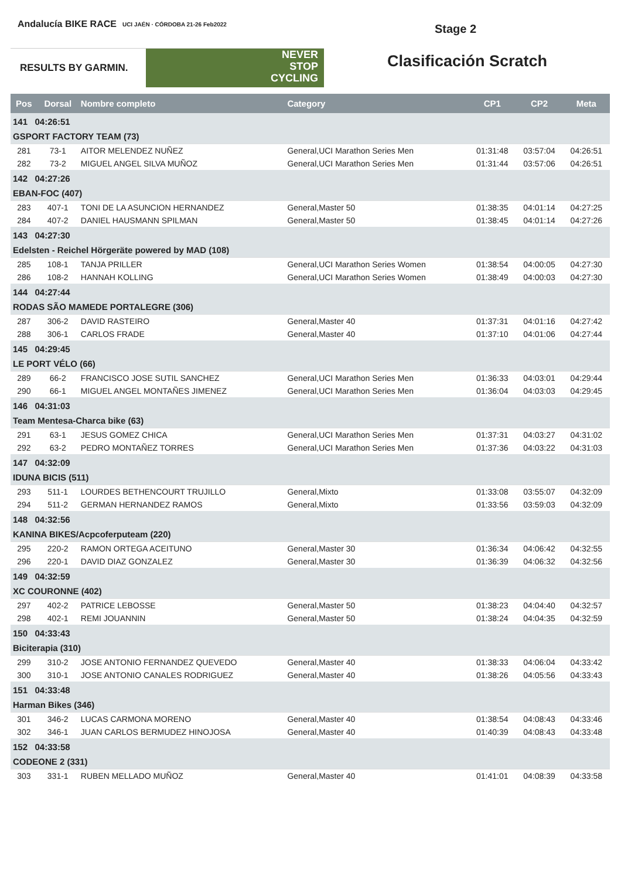Andalucía BIKE RACE UCI JAÉN · CÓRDOBA 21-26 Feb2022
RESULTS BY GARMIN.
NEVER
STOP
CYCLING
Stage 2
Clasificación Scratch
| Pos | Dorsal | Nombre completo | Category | CP1 | CP2 | Meta |
| --- | --- | --- | --- | --- | --- | --- |
| 141 04:26:51 GSPORT FACTORY TEAM (73) | | | | | | |
| 281 | 73-1 | AITOR MELENDEZ NUÑEZ | General,UCI Marathon Series Men | 01:31:48 | 03:57:04 | 04:26:51 |
| 282 | 73-2 | MIGUEL ANGEL SILVA MUÑOZ | General,UCI Marathon Series Men | 01:31:44 | 03:57:06 | 04:26:51 |
| 142 04:27:26 EBAN-FOC (407) | | | | | | |
| 283 | 407-1 | TONI DE LA ASUNCION HERNANDEZ | General,Master 50 | 01:38:35 | 04:01:14 | 04:27:25 |
| 284 | 407-2 | DANIEL HAUSMANN SPILMAN | General,Master 50 | 01:38:45 | 04:01:14 | 04:27:26 |
| 143 04:27:30 Edelsten - Reichel Hörgeräte powered by MAD (108) | | | | | | |
| 285 | 108-1 | TANJA PRILLER | General,UCI Marathon Series Women | 01:38:54 | 04:00:05 | 04:27:30 |
| 286 | 108-2 | HANNAH KOLLING | General,UCI Marathon Series Women | 01:38:49 | 04:00:03 | 04:27:30 |
| 144 04:27:44 RODAS SÃO MAMEDE PORTALEGRE (306) | | | | | | |
| 287 | 306-2 | DAVID RASTEIRO | General,Master 40 | 01:37:31 | 04:01:16 | 04:27:42 |
| 288 | 306-1 | CARLOS FRADE | General,Master 40 | 01:37:10 | 04:01:06 | 04:27:44 |
| 145 04:29:45 LE PORT VÉLO (66) | | | | | | |
| 289 | 66-2 | FRANCISCO JOSE SUTIL SANCHEZ | General,UCI Marathon Series Men | 01:36:33 | 04:03:01 | 04:29:44 |
| 290 | 66-1 | MIGUEL ANGEL MONTAÑES JIMENEZ | General,UCI Marathon Series Men | 01:36:04 | 04:03:03 | 04:29:45 |
| 146 04:31:03 Team Mentesa-Charca bike (63) | | | | | | |
| 291 | 63-1 | JESUS GOMEZ CHICA | General,UCI Marathon Series Men | 01:37:31 | 04:03:27 | 04:31:02 |
| 292 | 63-2 | PEDRO MONTAÑEZ TORRES | General,UCI Marathon Series Men | 01:37:36 | 04:03:22 | 04:31:03 |
| 147 04:32:09 IDUNA BICIS (511) | | | | | | |
| 293 | 511-1 | LOURDES BETHENCOURT TRUJILLO | General,Mixto | 01:33:08 | 03:55:07 | 04:32:09 |
| 294 | 511-2 | GERMAN HERNANDEZ RAMOS | General,Mixto | 01:33:56 | 03:59:03 | 04:32:09 |
| 148 04:32:56 KANINA BIKES/Acpcoferputeam (220) | | | | | | |
| 295 | 220-2 | RAMON ORTEGA ACEITUNO | General,Master 30 | 01:36:34 | 04:06:42 | 04:32:55 |
| 296 | 220-1 | DAVID DIAZ GONZALEZ | General,Master 30 | 01:36:39 | 04:06:32 | 04:32:56 |
| 149 04:32:59 XC COURONNE (402) | | | | | | |
| 297 | 402-2 | PATRICE LEBOSSE | General,Master 50 | 01:38:23 | 04:04:40 | 04:32:57 |
| 298 | 402-1 | REMI JOUANNIN | General,Master 50 | 01:38:24 | 04:04:35 | 04:32:59 |
| 150 04:33:43 Biciterapia (310) | | | | | | |
| 299 | 310-2 | JOSE ANTONIO FERNANDEZ QUEVEDO | General,Master 40 | 01:38:33 | 04:06:04 | 04:33:42 |
| 300 | 310-1 | JOSE ANTONIO CANALES RODRIGUEZ | General,Master 40 | 01:38:26 | 04:05:56 | 04:33:43 |
| 151 04:33:48 Harman Bikes (346) | | | | | | |
| 301 | 346-2 | LUCAS CARMONA MORENO | General,Master 40 | 01:38:54 | 04:08:43 | 04:33:46 |
| 302 | 346-1 | JUAN CARLOS BERMUDEZ HINOJOSA | General,Master 40 | 01:40:39 | 04:08:43 | 04:33:48 |
| 152 04:33:58 CODEONE 2 (331) | | | | | | |
| 303 | 331-1 | RUBEN MELLADO MUÑOZ | General,Master 40 | 01:41:01 | 04:08:39 | 04:33:58 |